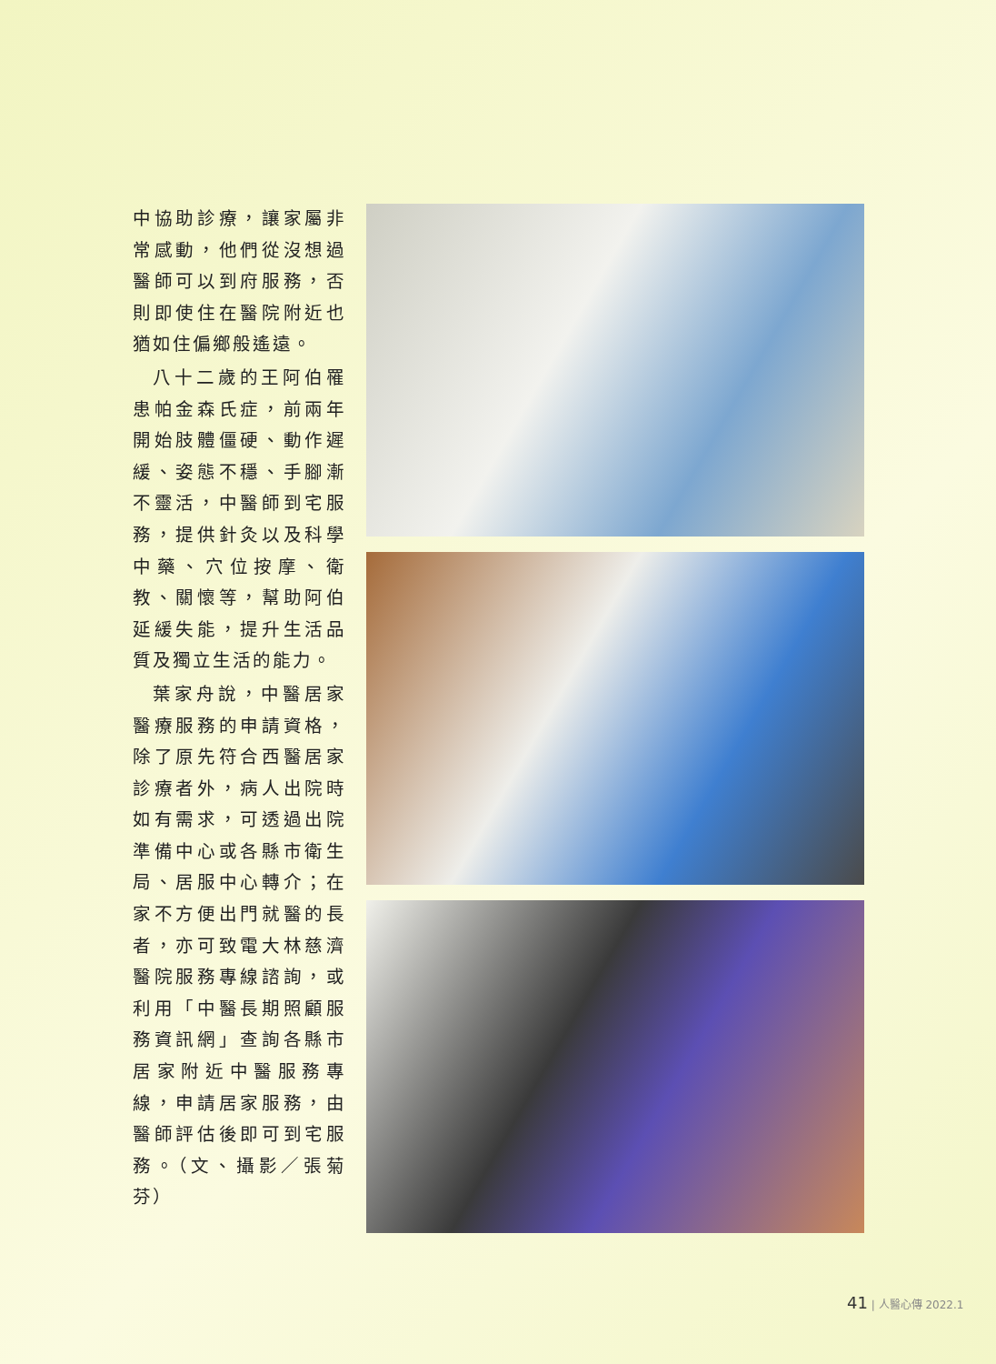中協助診療，讓家屬非常感動，他們從沒想過醫師可以到府服務，否則即使住在醫院附近也猶如住偏鄉般遙遠。
八十二歲的王阿伯罹患帕金森氏症，前兩年開始肢體僵硬、動作遲緩、姿態不穩、手腳漸不靈活，中醫師到宅服務，提供針灸以及科學中藥、穴位按摩、衛教、關懷等，幫助阿伯延緩失能，提升生活品質及獨立生活的能力。
葉家舟說，中醫居家醫療服務的申請資格，除了原先符合西醫居家診療者外，病人出院時如有需求，可透過出院準備中心或各縣市衛生局、居服中心轉介；在家不方便出門就醫的長者，亦可致電大林慈濟醫院服務專線諮詢，或利用「中醫長期照顧服務資訊網」查詢各縣市居家附近中醫服務專線，申請居家服務，由醫師評估後即可到宅服務。（文、攝影／張菊芬）
41 | 人醫心傳 2022.1